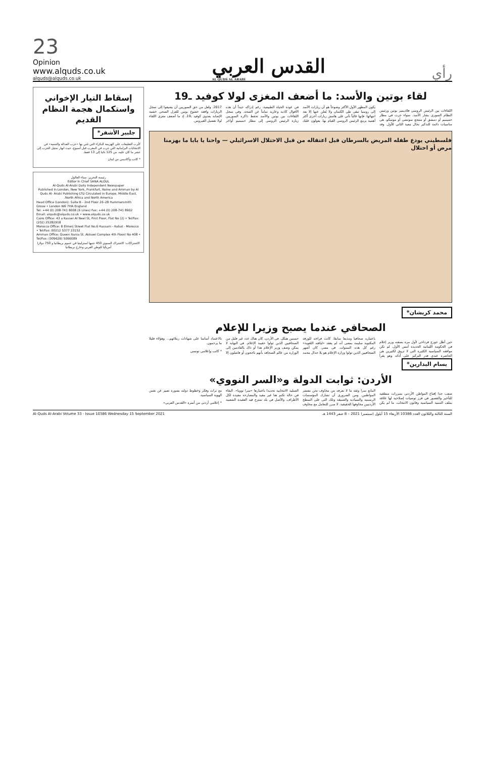23
Opinion
www.alquds.co.uk
alquds@alquds.co.uk
القدس العربي
AL QUDS AL ARABI
رأي
إسقاط التيار الإخواني واستكمال هجمة النظام القديم
جلبير الأشقر*
كثُرت التعليقات على الهزيمة النكراء التي مُني بها «حزب العدالة والتنمية» في الانتخابات البرلمانية التي جرت في المغرب قبل أسبوع، حيث انهار تمثيل الحزب إلى عشر ما كان عليه، من 125 نائبا إلى 13 فقط.
* كاتب وأكاديمي من لبنان
رئيسة التحرير: سناء العالول
Editor In Chief SANA ALOUL
Al-Quds Al-Arabi Daily Independent Newspaper
Published In London, New York, Frankfurt, Rome and Amman by Al Quds Al- Arabi Publishing LTD Circulated in Europe, Middle East, North Africa and North America.
Head Office (London): Suite B - 2nd Floor 26–28 Hammersmith Grove • London W6 7HA England
Tel: +44 (0) 208-741 8008 (6 Lines) Fax: +44 (0) 208-741 8902
Email: alquds@alquds.co.uk • www.alquds.co.uk
Cairo Office: 43 a Kasser Al Neel St, First Floor, Flat No (2) • Tel/Fax: (202) 25282918
Morocco Office: 8 Elmerj Street Flat No.6 Hassam - Rabat - Morocco • Tel/Fax: 00212 5377 23152
Amman Office: Queen Rania St. Akkawi Complex 4th Floor/ No 408 • Tel/Fax: (009626) 5066089
الاشتراكات: الاشتراك السنوي 450 جنيها استرلينيا في عموم بريطانيا و 750 دولارا أمريكيا للوطن العربي وخارج بريطانيا
لقاء بوتين والأسد: ما أضعف المغزى لولا كوفيد ـ19
اللقاءات بين الرئيس الروسي فلاديمير بوتين ورئيس النظام السوري بشار الأسد، سواء جرت في مطار حميميم أو دمشق أو منتجع سوتشي أو موسكو، هي مناسبات دائمة للتذكير بحال تبعية الثاني للأول. وقد يكون المظهر الأول الأكثر وضوحاً هو أن زيارات الأسد إلى روسيا تبقى طي الكتمان ولا يُعلن عنها إلا بعد انتهائها. فإنها غالباً تأتي على هامش زيارات أخرى أكثر أهمية يزمع الرئيس الروسي القيام بها. يعولون عليك في عودة الحياة الطبيعية، رغم إدراكه جيداً أن هذه الأقوال كاذبة وعارية تماماً عن الصحة. وفي سجل اللقاءات بين بوتين والأسد تحفظ ذاكرة السوريين زيارة الرئيس الروسي إلى مطار حميميم أواخر 2017. ولعل من حق السوريين أن يضيفوا إلى سجل الزيارات واقعة خضوع بوتين للعزل الصحي خشية الإصابة بعدوى كوفيد ـ19، إذ ما أضعف مغزى اللقاء لولا تفصيل الفيروس.
فلسطيني يودع طفله المريض بالسرطان قبل اعتقاله من قبل الاحتلال الاسرائيلي — واحنا يا بابا ما بهزمنا مرض أو احتلال
محمد كريشان*
الصحافي عندما يصبح وزيرا للإعلام
حين أطل جورج قرداحي لأول مرة بصفته وزير إعلام في الحكومة اللبنانية الجديدة أمس الأول، لم تكن مواقفه السياسية الكثيرة التي لا تروق لكثيرين هي الحاضرة عندي قدر التركيز على أدائه وهو يقرأ باعتباره صحافيا ومذيعا سابقا. كانت قراءته للورقة المكتوبة سليمة بمعنى أنه لم يفقد «لياقته اللغوية» رغم كل هذه السنوات. في مصر، كان أشهر الصحافيين الذين تولوا وزارة الإعلام هو بلا جدال محمد حسنين هيكل. في الأردن، كان هناك عدد غير قليل من الصحافيين الذين تولوا حقيبة الإعلام. في النهاية لا يمكن وصف وزير الإعلام هذا أو ذاك بالقادمين إلى الوزارة من عالم الصحافة بأنهم ناجحون أو فاشلون إلا بالاعتماد أساسا على شهادات زملائهم... وهؤلاء قليلا ما يرحمون.
* كاتب وإعلامي تونسي
بسام البدارين*
الأردن: ثوابت الدولة و«السر النووي»
صعب جدا إقناع المواطن الأردني بمبررات منطقية للتأخير والقصور في فرز توصيات إصلاحية لها علاقة بملف التنمية السياسية وقانون الانتخاب، ما لم يكن المانع سرا وثقة ما لا نعرفه من مخاوف نحن معشر المواطنين. ومن الضروري أن تشارك المؤسسات الرسمية والسيادية والعميقة وتلك التي على السطح الأردنيين مخاوفها الحقيقية. لا مبرر للتعامل مع مخاوف العملية الانتخابية تحديدا باعتبارها «سرا نوويا». البقاء في حالة تكتم هنا غير مفيد والمصارحة مفيدة لكل الأطراف، والأصل في بلد تمتزج فيه العقيدة الشعبية مع تراث وفكر وخطوط دولته بصورة تعبير عن نفس الهوية السياسية.
* إعلامي أردني من أسرة «القدس العربي»
Al-Quds Al-Arabi Volume 33 - Issue 10386 Wednesday 15 September 2021 السنة الثالثة والثلاثون العدد 10386 الأربعاء 15 أيلول (سبتمبر) 2021 – 8 صفر 1443 هـ